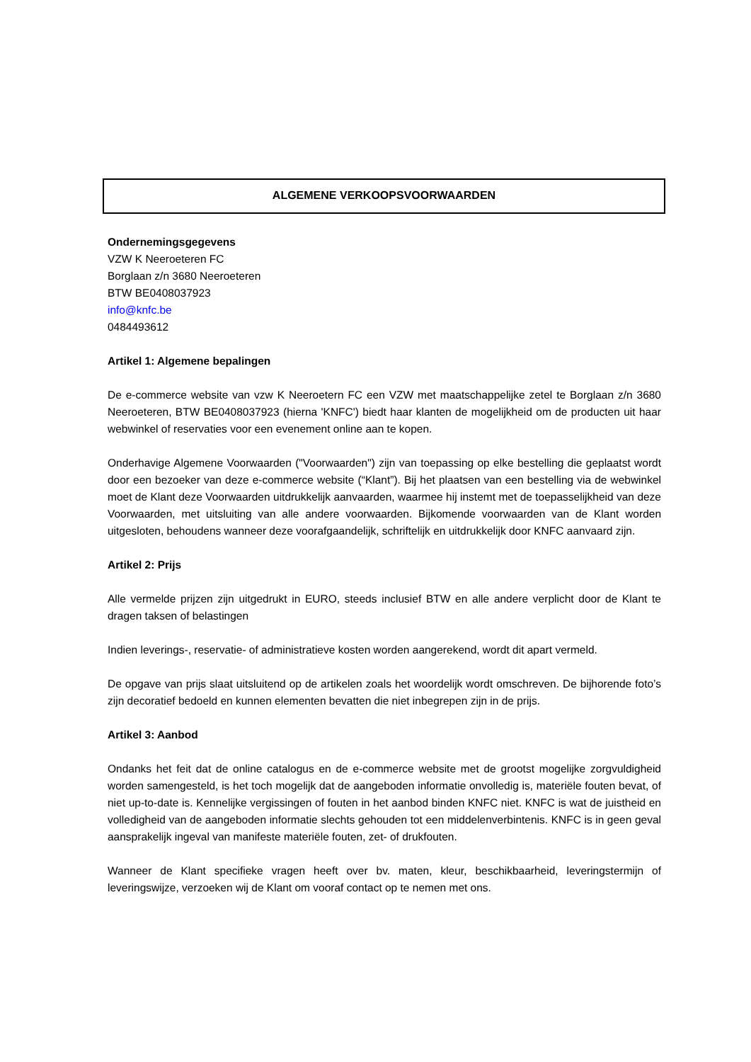ALGEMENE VERKOOPSVOORWAARDEN
Ondernemingsgegevens
VZW K Neeroeteren FC
Borglaan z/n 3680 Neeroeteren
BTW BE0408037923
info@knfc.be
0484493612
Artikel 1: Algemene bepalingen
De e-commerce website van vzw K Neeroetern FC een VZW met maatschappelijke zetel te Borglaan z/n 3680 Neeroeteren, BTW BE0408037923 (hierna 'KNFC') biedt haar klanten de mogelijkheid om de producten uit haar webwinkel of reservaties voor een evenement online aan te kopen.
Onderhavige Algemene Voorwaarden ("Voorwaarden") zijn van toepassing op elke bestelling die geplaatst wordt door een bezoeker van deze e-commerce website (“Klant”). Bij het plaatsen van een bestelling via de webwinkel moet de Klant deze Voorwaarden uitdrukkelijk aanvaarden, waarmee hij instemt met de toepasselijkheid van deze Voorwaarden, met uitsluiting van alle andere voorwaarden. Bijkomende voorwaarden van de Klant worden uitgesloten, behoudens wanneer deze voorafgaandelijk, schriftelijk en uitdrukkelijk door KNFC aanvaard zijn.
Artikel 2: Prijs
Alle vermelde prijzen zijn uitgedrukt in EURO, steeds inclusief BTW en alle andere verplicht door de Klant te dragen taksen of belastingen
Indien leverings-, reservatie- of administratieve kosten worden aangerekend, wordt dit apart vermeld.
De opgave van prijs slaat uitsluitend op de artikelen zoals het woordelijk wordt omschreven. De bijhorende foto’s zijn decoratief bedoeld en kunnen elementen bevatten die niet inbegrepen zijn in de prijs.
Artikel 3: Aanbod
Ondanks het feit dat de online catalogus en de e-commerce website met de grootst mogelijke zorgvuldigheid worden samengesteld, is het toch mogelijk dat de aangeboden informatie onvolledig is, materiële fouten bevat, of niet up-to-date is. Kennelijke vergissingen of fouten in het aanbod binden KNFC niet. KNFC is wat de juistheid en volledigheid van de aangeboden informatie slechts gehouden tot een middelenverbintenis. KNFC is in geen geval aansprakelijk ingeval van manifeste materiële fouten, zet- of drukfouten.
Wanneer de Klant specifieke vragen heeft over bv. maten, kleur, beschikbaarheid, leveringstermijn of leveringswijze, verzoeken wij de Klant om vooraf contact op te nemen met ons.